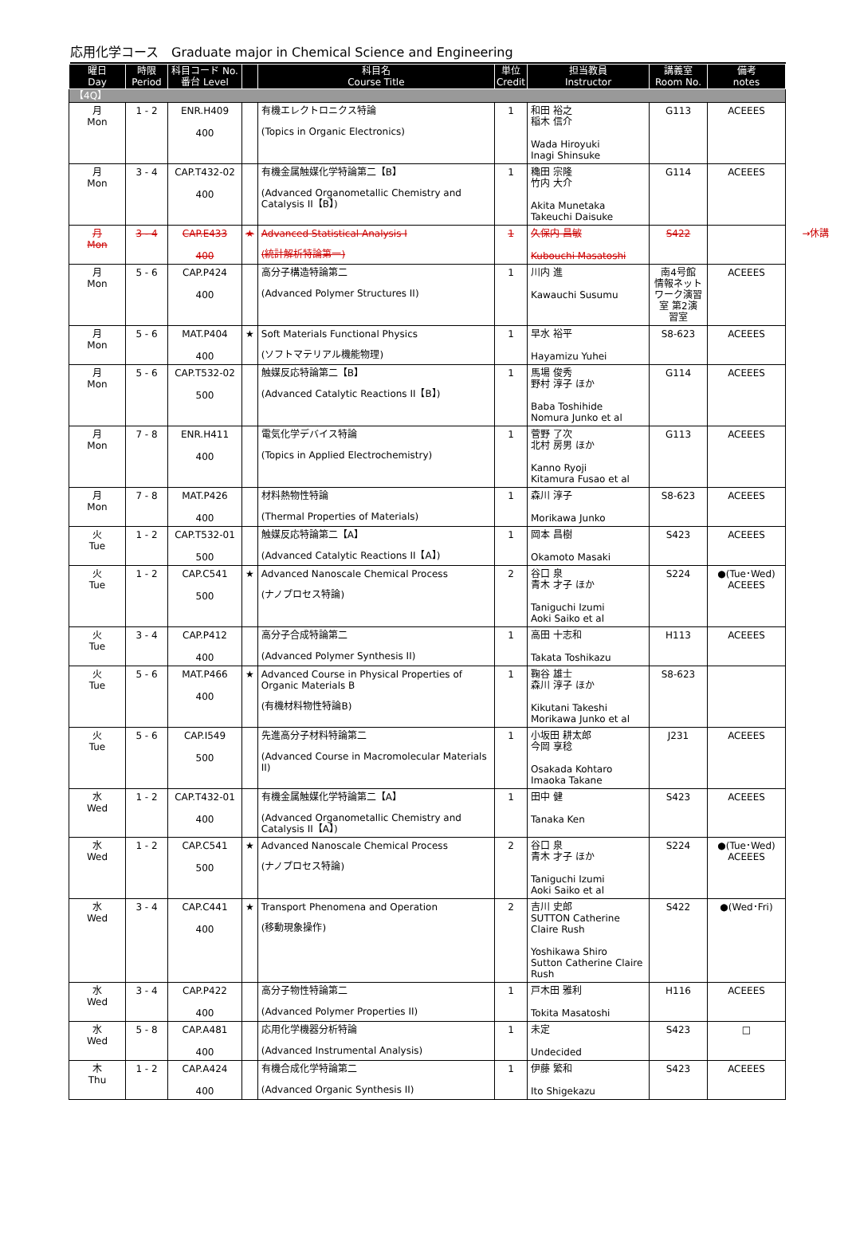応用化学コース　Graduate major in Chemical Science and Engineering
| 曜日 Day | 時限 Period | 科目コード No. 番台 Level | | 科目名 Course Title | 単位 Credit | 担当教員 Instructor | 講義室 Room No. | 備考 notes |
| --- | --- | --- | --- | --- | --- | --- | --- | --- |
| 【4Q】 | | | | | | | | |
| 月 Mon | 1 - 2 | ENR.H409 400 | | 有機エレクトロニクス特論 (Topics in Organic Electronics) | 1 | 和田 裕之 稲木 信介 Wada Hiroyuki Inagi Shinsuke | G113 | ACEEES |
| 月 Mon | 3 - 4 | CAP.T432-02 400 | | 有機金属触媒化学特論第二【B】 (Advanced Organometallic Chemistry and Catalysis II【B】) | 1 | 穐田 宗隆 竹内 大介 Akita Munetaka Takeuchi Daisuke | G114 | ACEEES |
| 月 Mon | 3 - 4 | CAP.E433 400 | ★ | Advanced Statistical Analysis I (統計解析特論第一) | 1 | 久保内 昌敏 Kubouchi Masatoshi | S422 | →休講 |
| 月 Mon | 5 - 6 | CAP.P424 400 | | 高分子構造特論第二 (Advanced Polymer Structures II) | 1 | 川内 進 Kawauchi Susumu | 南4号館 情報ネット ワーク演習 室 第2演 習室 | ACEEES |
| 月 Mon | 5 - 6 | MAT.P404 400 | ★ | Soft Materials Functional Physics (ソフトマテリアル機能物理) | 1 | 早水 裕平 Hayamizu Yuhei | S8-623 | ACEEES |
| 月 Mon | 5 - 6 | CAP.T532-02 500 | | 触媒反応特論第二【B】 (Advanced Catalytic Reactions II【B】) | 1 | 馬場 俊秀 野村 淳子 ほか Baba Toshihide Nomura Junko et al | G114 | ACEEES |
| 月 Mon | 7 - 8 | ENR.H411 400 | | 電気化学デバイス特論 (Topics in Applied Electrochemistry) | 1 | 菅野 了次 北村 房男 ほか Kanno Ryoji Kitamura Fusao et al | G113 | ACEEES |
| 月 Mon | 7 - 8 | MAT.P426 400 | | 材料熱物性特論 (Thermal Properties of Materials) | 1 | 森川 淳子 Morikawa Junko | S8-623 | ACEEES |
| 火 Tue | 1 - 2 | CAP.T532-01 500 | | 触媒反応特論第二【A】 (Advanced Catalytic Reactions II【A】) | 1 | 岡本 昌樹 Okamoto Masaki | S423 | ACEEES |
| 火 Tue | 1 - 2 | CAP.C541 500 | ★ | Advanced Nanoscale Chemical Process (ナノプロセス特論) | 2 | 谷口 泉 青木 才子 ほか Taniguchi Izumi Aoki Saiko et al | S224 | ●(Tue･Wed) ACEEES |
| 火 Tue | 3 - 4 | CAP.P412 400 | | 高分子合成特論第二 (Advanced Polymer Synthesis II) | 1 | 高田 十志和 Takata Toshikazu | H113 | ACEEES |
| 火 Tue | 5 - 6 | MAT.P466 400 | ★ | Advanced Course in Physical Properties of Organic Materials B (有機材料物性特論B) | 1 | 鞠谷 雄士 森川 淳子 ほか Kikutani Takeshi Morikawa Junko et al | S8-623 | |
| 火 Tue | 5 - 6 | CAP.I549 500 | | 先進高分子材料特論第二 (Advanced Course in Macromolecular Materials II) | 1 | 小坂田 耕太郎 今岡 享稔 Osakada Kohtaro Imaoka Takane | J231 | ACEEES |
| 水 Wed | 1 - 2 | CAP.T432-01 400 | | 有機金属触媒化学特論第二【A】 (Advanced Organometallic Chemistry and Catalysis II【A】) | 1 | 田中 健 Tanaka Ken | S423 | ACEEES |
| 水 Wed | 1 - 2 | CAP.C541 500 | ★ | Advanced Nanoscale Chemical Process (ナノプロセス特論) | 2 | 谷口 泉 青木 才子 ほか Taniguchi Izumi Aoki Saiko et al | S224 | ●(Tue･Wed) ACEEES |
| 水 Wed | 3 - 4 | CAP.C441 400 | ★ | Transport Phenomena and Operation (移動現象操作) | 2 | 吉川 史郎 SUTTON Catherine Claire Rush Yoshikawa Shiro Sutton Catherine Claire Rush | S422 | ●(Wed･Fri) |
| 水 Wed | 3 - 4 | CAP.P422 400 | | 高分子物性特論第二 (Advanced Polymer Properties II) | 1 | 戸木田 雅利 Tokita Masatoshi | H116 | ACEEES |
| 水 Wed | 5 - 8 | CAP.A481 400 | | 応用化学機器分析特論 (Advanced Instrumental Analysis) | 1 | 未定 Undecided | S423 | □ |
| 木 Thu | 1 - 2 | CAP.A424 400 | | 有機合成化学特論第二 (Advanced Organic Synthesis II) | 1 | 伊藤 繁和 Ito Shigekazu | S423 | ACEEES |